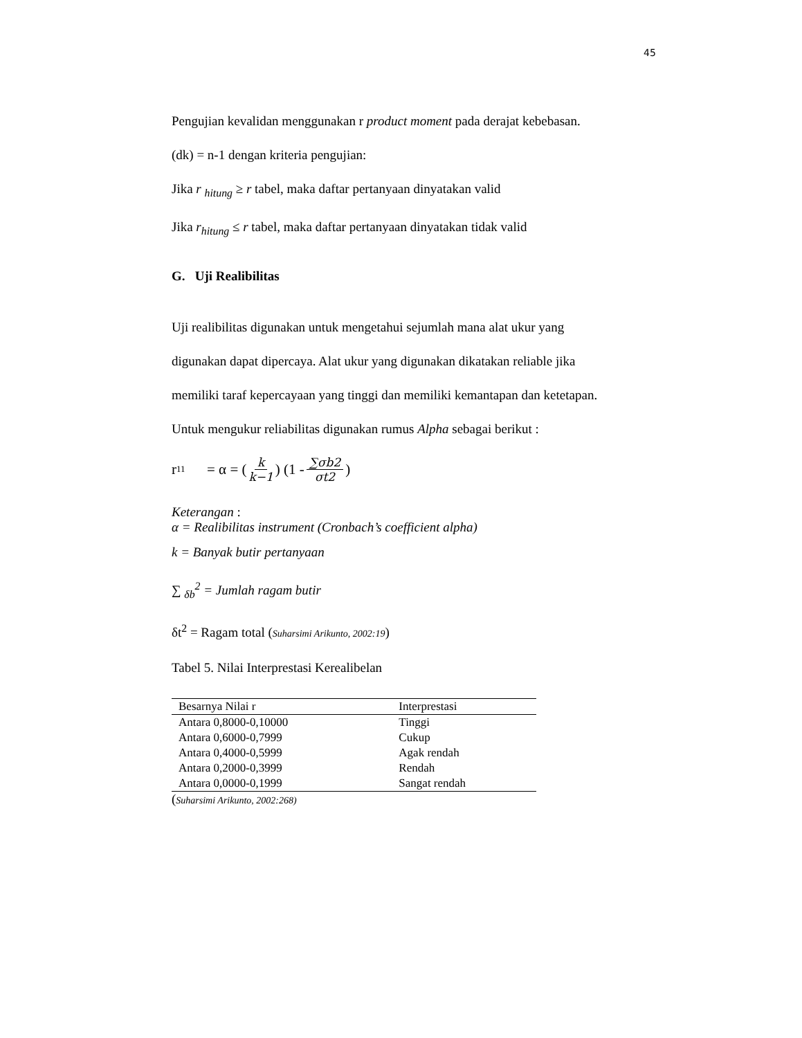45
Pengujian kevalidan menggunakan r product moment pada derajat kebebasan.
(dk) = n-1 dengan kriteria pengujian:
Jika r <sub>hitung</sub> ≥ r tabel, maka daftar pertanyaan dinyatakan valid
Jika r<sub>hitung</sub> ≤ r tabel, maka daftar pertanyaan dinyatakan tidak valid
G. Uji Realibilitas
Uji realibilitas digunakan untuk mengetahui sejumlah mana alat ukur yang
digunakan dapat dipercaya. Alat ukur yang digunakan dikatakan reliable jika
memiliki taraf kepercayaan yang tinggi dan memiliki kemantapan dan ketetapan.
Untuk mengukur reliabilitas digunakan rumus Alpha sebagai berikut :
r <sub>11</sub> = α = ( k k−1) (1 - ∑σb2 σt2)
Keterangan :
α = Realibilitas instrument (Cronbach’s coefficient alpha)
k = Banyak butir pertanyaan
∑ <sub>δb</sub><sup>2</sup> = Jumlah ragam butir
δt<sup>2</sup> = Ragam total (Suharsimi Arikunto, 2002:19)
Tabel 5. Nilai Interprestasi Kerealibelan
| Besarnya Nilai r | Interprestasi |
| --- | --- |
| Antara 0,8000-0,10000 | Tinggi |
| Antara 0,6000-0,7999 | Cukup |
| Antara 0,4000-0,5999 | Agak rendah |
| Antara 0,2000-0,3999 | Rendah |
| Antara 0,0000-0,1999 | Sangat rendah |
(Suharsimi Arikunto, 2002:268)